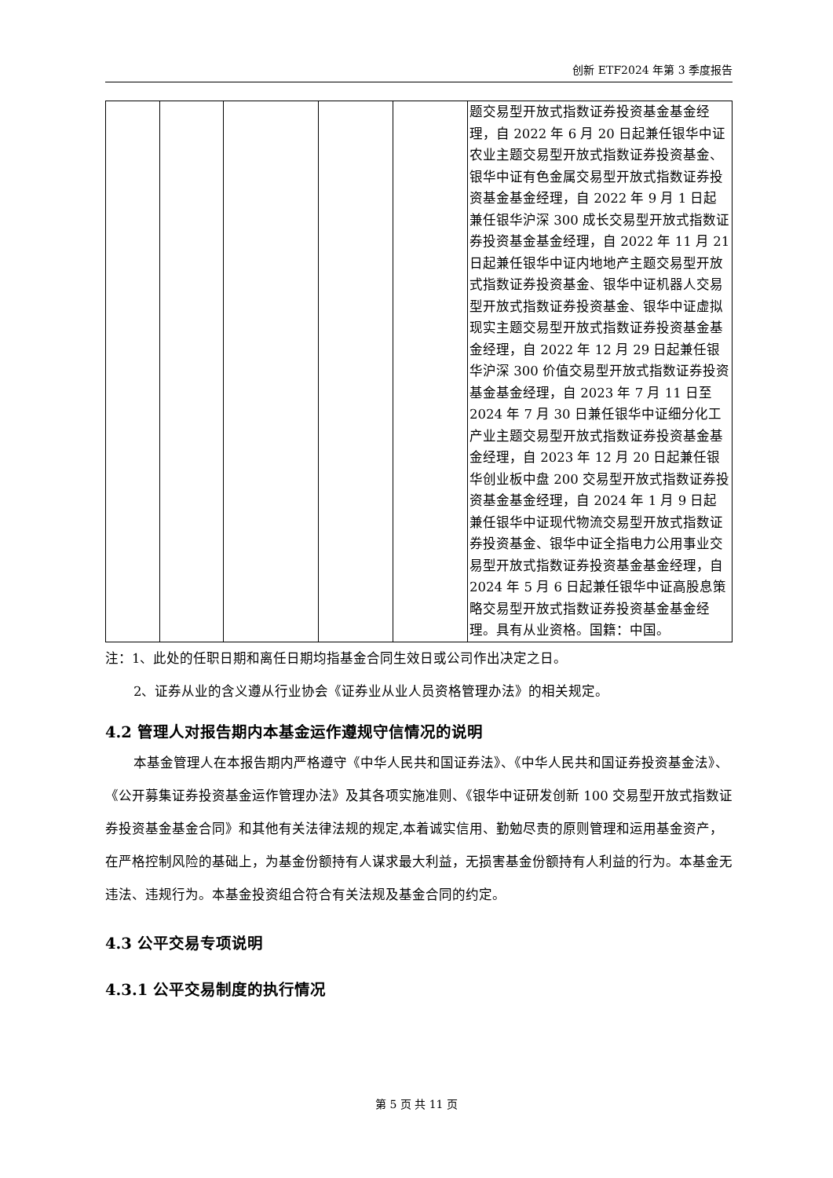创新 ETF2024 年第 3 季度报告
| | | | | | 题交易型开放式指数证券投资基金基金经理，自 2022 年 6 月 20 日起兼任银华中证农业主题交易型开放式指数证券投资基金、银华中证有色金属交易型开放式指数证券投资基金基金经理，自 2022 年 9 月 1 日起兼任银华沪深 300 成长交易型开放式指数证券投资基金基金经理，自 2022 年 11 月 21 日起兼任银华中证内地地产主题交易型开放式指数证券投资基金、银华中证机器人交易型开放式指数证券投资基金、银华中证虚拟现实主题交易型开放式指数证券投资基金基金经理，自 2022 年 12 月 29 日起兼任银华沪深 300 价值交易型开放式指数证券投资基金基金经理，自 2023 年 7 月 11 日至 2024 年 7 月 30 日兼任银华中证细分化工产业主题交易型开放式指数证券投资基金基金经理，自 2023 年 12 月 20 日起兼任银华创业板中盘 200 交易型开放式指数证券投资基金基金经理，自 2024 年 1 月 9 日起兼任银华中证现代物流交易型开放式指数证券投资基金、银华中证全指电力公用事业交易型开放式指数证券投资基金基金经理，自 2024 年 5 月 6 日起兼任银华中证高股息策略交易型开放式指数证券投资基金基金经理。具有从业资格。国籍：中国。 |
注：1、此处的任职日期和离任日期均指基金合同生效日或公司作出决定之日。
2、证券从业的含义遵从行业协会《证券业从业人员资格管理办法》的相关规定。
4.2 管理人对报告期内本基金运作遵规守信情况的说明
本基金管理人在本报告期内严格遵守《中华人民共和国证券法》、《中华人民共和国证券投资基金法》、《公开募集证券投资基金运作管理办法》及其各项实施准则、《银华中证研发创新 100 交易型开放式指数证券投资基金基金合同》和其他有关法律法规的规定,本着诚实信用、勤勉尽责的原则管理和运用基金资产，在严格控制风险的基础上，为基金份额持有人谋求最大利益，无损害基金份额持有人利益的行为。本基金无违法、违规行为。本基金投资组合符合有关法规及基金合同的约定。
4.3 公平交易专项说明
4.3.1 公平交易制度的执行情况
第 5 页 共 11 页